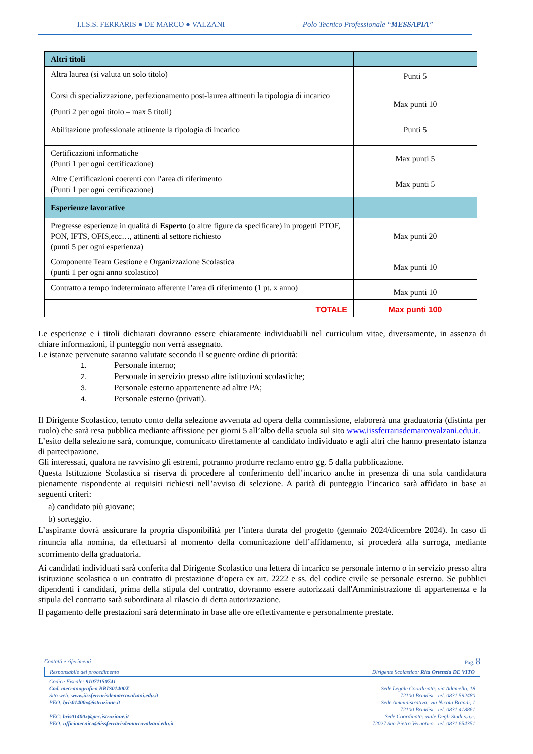I.I.S.S. FERRARIS ● DE MARCO ● VALZANI Polo Tecnico Professionale “MESSAPIA”
| Altri titoli | |
| Altra laurea (si valuta un solo titolo) | Punti 5 |
| Corsi di specializzazione, perfezionamento post-laurea attinenti la tipologia di incarico (Punti 2 per ogni titolo – max 5 titoli) | Max punti 10 |
| Abilitazione professionale attinente la tipologia di incarico | Punti 5 |
| Certificazioni informatiche (Punti 1 per ogni certificazione) | Max punti 5 |
| Altre Certificazioni coerenti con l’area di riferimento (Punti 1 per ogni certificazione) | Max punti 5 |
| Esperienze lavorative | |
| Pregresse esperienze in qualità di Esperto (o altre figure da specificare) in progetti PTOF, PON, IFTS, OFIS,ecc…, attinenti al settore richiesto (punti 5 per ogni esperienza) | Max punti 20 |
| Componente Team Gestione e Organizzazione Scolastica (punti 1 per ogni anno scolastico) | Max punti 10 |
| Contratto a tempo indeterminato afferente l’area di riferimento (1 pt. x anno) | Max punti 10 |
| TOTALE | Max punti 100 |
Le esperienze e i titoli dichiarati dovranno essere chiaramente individuabili nel curriculum vitae, diversamente, in assenza di chiare informazioni, il punteggio non verrà assegnato.
Le istanze pervenute saranno valutate secondo il seguente ordine di priorità:
1. Personale interno;
2. Personale in servizio presso altre istituzioni scolastiche;
3. Personale esterno appartenente ad altre PA;
4. Personale esterno (privati).
Il Dirigente Scolastico, tenuto conto della selezione avvenuta ad opera della commissione, elaborerà una graduatoria (distinta per ruolo) che sarà resa pubblica mediante affissione per giorni 5 all’albo della scuola sul sito www.iissferrarisdemarcovalzani.edu.it.
L’esito della selezione sarà, comunque, comunicato direttamente al candidato individuato e agli altri che hanno presentato istanza di partecipazione.
Gli interessati, qualora ne ravvisino gli estremi, potranno produrre reclamo entro gg. 5 dalla pubblicazione.
Questa Istituzione Scolastica si riserva di procedere al conferimento dell’incarico anche in presenza di una sola candidatura pienamente rispondente ai requisiti richiesti nell’avviso di selezione. A parità di punteggio l’incarico sarà affidato in base ai seguenti criteri:
a) candidato più giovane;
b) sorteggio.
L’aspirante dovrà assicurare la propria disponibilità per l’intera durata del progetto (gennaio 2024/dicembre 2024). In caso di rinuncia alla nomina, da effettuarsi al momento della comunicazione dell’affidamento, si procederà alla surroga, mediante scorrimento della graduatoria.
Ai candidati individuati sarà conferita dal Dirigente Scolastico una lettera di incarico se personale interno o in servizio presso altra istituzione scolastica o un contratto di prestazione d’opera ex art. 2222 e ss. del codice civile se personale esterno. Se pubblici dipendenti i candidati, prima della stipula del contratto, dovranno essere autorizzati dall'Amministrazione di appartenenza e la stipula del contratto sarà subordinata al rilascio di detta autorizzazione.
Il pagamento delle prestazioni sarà determinato in base alle ore effettivamente e personalmente prestate.
Contatti e riferimenti Pag. 8
Responsabile del procedimento Dirigente Scolastico: Rita Ortenzia DE VITO
Codice Fiscale: 91071150741
Cod. meccanografico BRIS01400X
Sito web: www.iissferrarisdemarcovalzani.edu.it
PEO: bris01400x@istruzione.it
PEC: bris01400x@pec.istruzione.it
PEO: ufficiotecnico@iissferrarisdemarcovalzani.edu.it
Sede Legale Coordinata: via Adamello, 18
72100 Brindisi - tel. 0831 592480
Sede Amministrativa: via Nicola Brandi, 1
72100 Brindisi - tel. 0831 418861
Sede Coordinata: viale Degli Studi s.n.c.
72027 San Pietro Vernotico - tel. 0831 654351